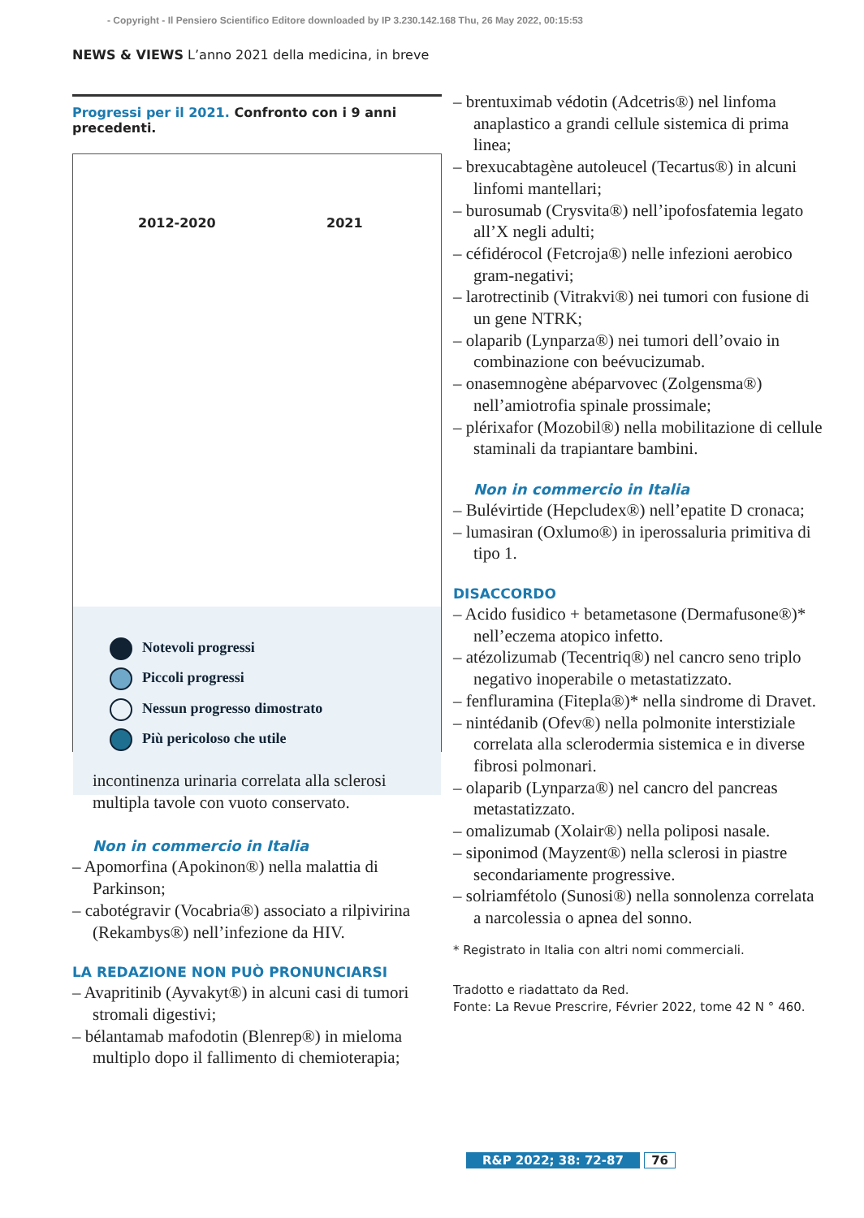- Copyright - Il Pensiero Scientifico Editore downloaded by IP 3.230.142.168 Thu, 26 May 2022, 00:15:53
NEWS & VIEWS L’anno 2021 della medicina, in breve
Progressi per il 2021. Confronto con i 9 anni precedenti.
2012-2020 2021
Notevoli progressi
Piccoli progressi
Nessun progresso dimostrato
Più pericoloso che utile
incontinenza urinaria correlata alla sclerosi multipla tavole con vuoto conservato.
Non in commercio in Italia
– Apomorfina (Apokinon®) nella malattia di Parkinson;
– cabotégravir (Vocabria®) associato a rilpivirina (Rekambys®) nell’infezione da HIV.
LA REDAZIONE NON PUÒ PRONUNCIARSI
– Avapritinib (Ayvakyt®) in alcuni casi di tumori stromali digestivi;
– bélantamab mafodotin (Blenrep®) in mieloma multiplo dopo il fallimento di chemioterapia;
– brentuximab védotin (Adcetris®) nel linfoma anaplastico a grandi cellule sistemica di prima linea;
– brexucabtagène autoleucel (Tecartus®) in alcuni linfomi mantellari;
– burosumab (Crysvita®) nell’ipofosfatemia legato all’X negli adulti;
– céfidérocol (Fetcroja®) nelle infezioni aerobico gram-negativi;
– larotrectinib (Vitrakvi®) nei tumori con fusione di un gene NTRK;
– olaparib (Lynparza®) nei tumori dell’ovaio in combinazione con beévucizumab.
– onasemnogène abéparvovec (Zolgensma®) nell’amiotrofia spinale prossimale;
– plérixafor (Mozobil®) nella mobilitazione di cellule staminali da trapiantare bambini.
Non in commercio in Italia
– Bulévirtide (Hepcludex®) nell’epatite D cronaca;
– lumasiran (Oxlumo®) in iperossaluria primitiva di tipo 1.
DISACCORDO
– Acido fusidico + betametasone (Dermafusone®)* nell’eczema atopico infetto.
– atézolizumab (Tecentriq®) nel cancro seno triplo negativo inoperabile o metastatizzato.
– fenfluramina (Fitepla®)* nella sindrome di Dravet.
– nintédanib (Ofev®) nella polmonite interstiziale correlata alla sclerodermia sistemica e in diverse fibrosi polmonari.
– olaparib (Lynparza®) nel cancro del pancreas metastatizzato.
– omalizumab (Xolair®) nella poliposi nasale.
– siponimod (Mayzent®) nella sclerosi in piastre secondariamente progressive.
– solriamfétolo (Sunosi®) nella sonnolenza correlata a narcolessia o apnea del sonno.
* Registrato in Italia con altri nomi commerciali.
Tradotto e riadattato da Red.
Fonte: La Revue Prescrire, Février 2022, tome 42 N ° 460.
R&P 2022; 38: 72-87 76